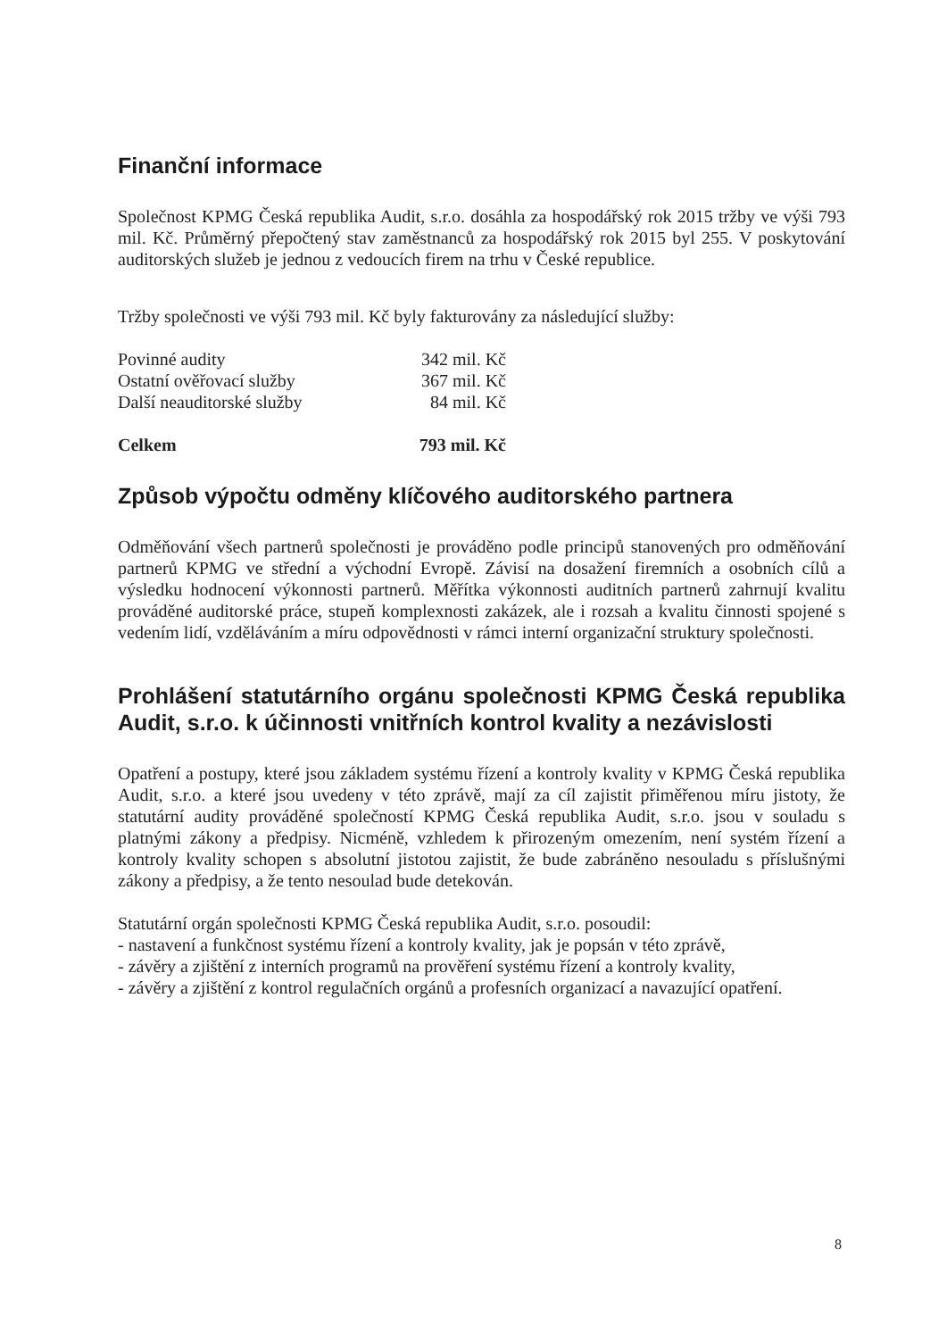Finanční informace
Společnost KPMG Česká republika Audit, s.r.o. dosáhla za hospodářský rok 2015 tržby ve výši 793 mil. Kč. Průměrný přepočtený stav zaměstnanců za hospodářský rok 2015 byl 255. V poskytování auditorských služeb je jednou z vedoucích firem na trhu v České republice.
Tržby společnosti ve výši 793 mil. Kč byly fakturovány za následující služby:
| Povinné audity | 342 mil. Kč |
| Ostatní ověřovací služby | 367 mil. Kč |
| Další neauditorské služby | 84 mil. Kč |
| Celkem | 793 mil. Kč |
Způsob výpočtu odměny klíčového auditorského partnera
Odměňování všech partnerů společnosti je prováděno podle principů stanovených pro odměňování partnerů KPMG ve střední a východní Evropě. Závisí na dosažení firemních a osobních cílů a výsledku hodnocení výkonnosti partnerů. Měřítka výkonnosti auditních partnerů zahrnují kvalitu prováděné auditorské práce, stupeň komplexnosti zakázek, ale i rozsah a kvalitu činnosti spojené s vedením lidí, vzděláváním a míru odpovědnosti v rámci interní organizační struktury společnosti.
Prohlášení statutárního orgánu společnosti KPMG Česká republika Audit, s.r.o. k účinnosti vnitřních kontrol kvality a nezávislosti
Opatření a postupy, které jsou základem systému řízení a kontroly kvality v KPMG Česká republika Audit, s.r.o. a které jsou uvedeny v této zprávě, mají za cíl zajistit přiměřenou míru jistoty, že statutární audity prováděné společností KPMG Česká republika Audit, s.r.o. jsou v souladu s platnými zákony a předpisy. Nicméně, vzhledem k přirozeným omezením, není systém řízení a kontroly kvality schopen s absolutní jistotou zajistit, že bude zabráněno nesouladu s příslušnými zákony a předpisy, a že tento nesoulad bude detekován.
Statutární orgán společnosti KPMG Česká republika Audit, s.r.o. posoudil:
- nastavení a funkčnost systému řízení a kontroly kvality, jak je popsán v této zprávě,
- závěry a zjištění z interních programů na prověření systému řízení a kontroly kvality,
- závěry a zjištění z kontrol regulačních orgánů a profesních organizací a navazující opatření.
8